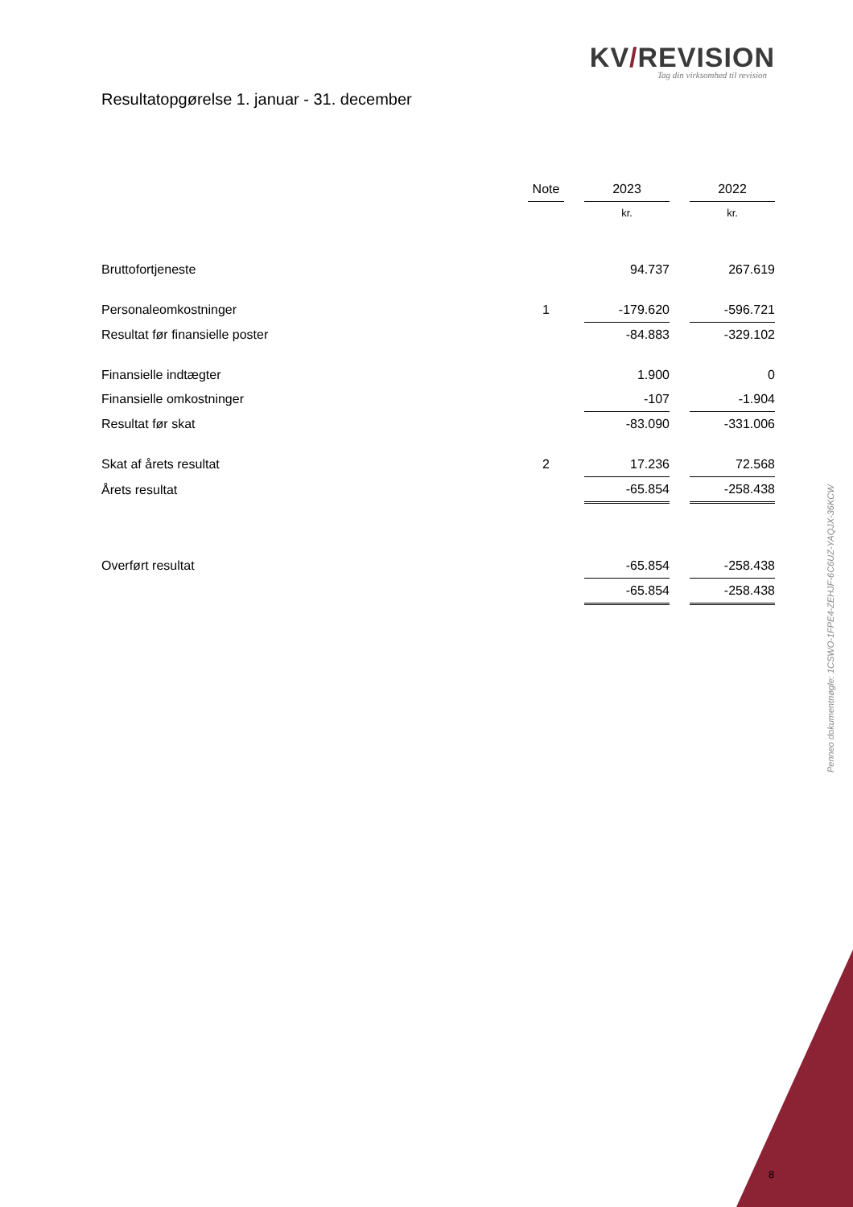KV/REVISION
Tag din virksomhed til revision
Resultatopgørelse 1. januar - 31. december
| | Note | | 2023 | | 2022 |
| | | | kr. | | kr. |
| Bruttofortjeneste | | | 94.737 | | 267.619 |
| Personaleomkostninger | 1 | | -179.620 | | -596.721 |
| Resultat før finansielle poster | | | -84.883 | | -329.102 |
| Finansielle indtægter | | | 1.900 | | 0 |
| Finansielle omkostninger | | | -107 | | -1.904 |
| Resultat før skat | | | -83.090 | | -331.006 |
| Skat af årets resultat | 2 | | 17.236 | | 72.568 |
| Årets resultat | | | -65.854 | | -258.438 |
| Overført resultat | | | -65.854 | | -258.438 |
| | | | -65.854 | | -258.438 |
Penneo dokumentnøgle: 1CSWO-1FPE4-ZEHJF-6C6UZ-YAQJX-36KCW
8